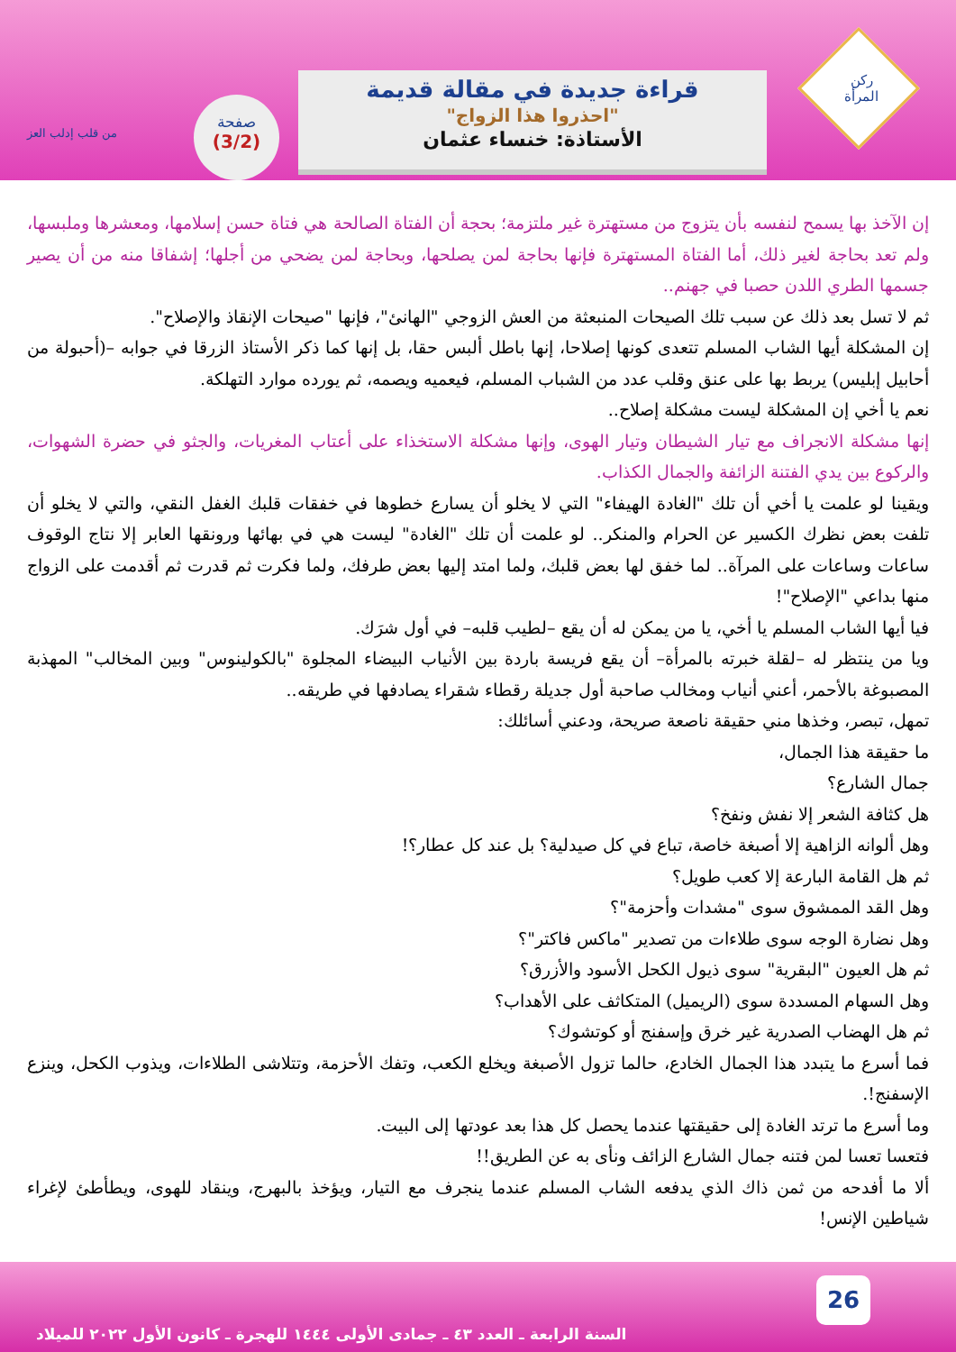ركن
المرأة
قراءة جديدة في مقالة قديمة
"احذروا هذا الزواج"
الأستاذة: خنساء عثمان
صفحة
(3/2)
من قلب إدلب العز
إن الآخذ بها يسمح لنفسه بأن يتزوج من مستهترة غير ملتزمة؛ بحجة أن الفتاة الصالحة هي فتاة حسن إسلامها، ومعشرها وملبسها، ولم تعد بحاجة لغير ذلك، أما الفتاة المستهترة فإنها بحاجة لمن يصلحها، وبحاجة لمن يضحي من أجلها؛ إشفاقا منه من أن يصير جسمها الطري اللدن حصبا في جهنم..
ثم لا تسل بعد ذلك عن سبب تلك الصيحات المنبعثة من العش الزوجي "الهانئ"، فإنها "صيحات الإنقاذ والإصلاح".
إن المشكلة أيها الشاب المسلم تتعدى كونها إصلاحا، إنها باطل ألبس حقا، بل إنها كما ذكر الأستاذ الزرقا في جوابه –(أحبولة من أحابيل إبليس) يربط بها على عنق وقلب عدد من الشباب المسلم، فيعميه ويصمه، ثم يورده موارد التهلكة.
نعم يا أخي إن المشكلة ليست مشكلة إصلاح..
إنها مشكلة الانجراف مع تيار الشيطان وتيار الهوى، وإنها مشكلة الاستخذاء على أعتاب المغريات، والجثو في حضرة الشهوات، والركوع بين يدي الفتنة الزائفة والجمال الكذاب.
ويقينا لو علمت يا أخي أن تلك "الغادة الهيفاء" التي لا يخلو أن يسارع خطوها في خفقات قلبك الغفل النقي، والتي لا يخلو أن تلفت بعض نظرك الكسير عن الحرام والمنكر.. لو علمت أن تلك "الغادة" ليست هي في بهائها ورونقها العابر إلا نتاج الوقوف ساعات وساعات على المرآة.. لما خفق لها بعض قلبك، ولما امتد إليها بعض طرفك، ولما فكرت ثم قدرت ثم أقدمت على الزواج منها بداعي "الإصلاح"!
فيا أيها الشاب المسلم يا أخي، يا من يمكن له أن يقع –لطيب قلبه– في أول شرَك.
ويا من ينتظر له –لقلة خبرته بالمرأة– أن يقع فريسة باردة بين الأنياب البيضاء المجلوة "بالكولينوس" وبين المخالب" المهذبة المصبوغة بالأحمر، أعني أنياب ومخالب صاحبة أول جديلة رقطاء شقراء يصادفها في طريقه..
تمهل، تبصر، وخذها مني حقيقة ناصعة صريحة، ودعني أسائلك:
ما حقيقة هذا الجمال،
جمال الشارع؟
هل كثافة الشعر إلا نفش ونفخ؟
وهل ألوانه الزاهية إلا أصبغة خاصة، تباع في كل صيدلية؟ بل عند كل عطار؟!
ثم هل القامة البارعة إلا كعب طويل؟
وهل القد الممشوق سوى "مشدات وأحزمة"؟
وهل نضارة الوجه سوى طلاءات من تصدير "ماكس فاكتر"؟
ثم هل العيون "البقرية" سوى ذيول الكحل الأسود والأزرق؟
وهل السهام المسددة سوى (الريميل) المتكاثف على الأهداب؟
ثم هل الهضاب الصدرية غير خرق وإسفنج أو كوتشوك؟
فما أسرع ما يتبدد هذا الجمال الخادع، حالما تزول الأصبغة ويخلع الكعب، وتفك الأحزمة، وتتلاشى الطلاءات، ويذوب الكحل، وينزع الإسفنج!.
وما أسرع ما ترتد الغادة إلى حقيقتها عندما يحصل كل هذا بعد عودتها إلى البيت.
فتعسا تعسا لمن فتنه جمال الشارع الزائف ونأى به عن الطريق!!
ألا ما أفدحه من ثمن ذاك الذي يدفعه الشاب المسلم عندما ينجرف مع التيار، ويؤخذ بالبهرج، وينقاد للهوى، ويطأطئ لإغراء شياطين الإنس!
26
السنة الرابعة ـ العدد ٤٣ ـ جمادى الأولى ١٤٤٤ للهجرة ـ كانون الأول ٢٠٢٢ للميلاد